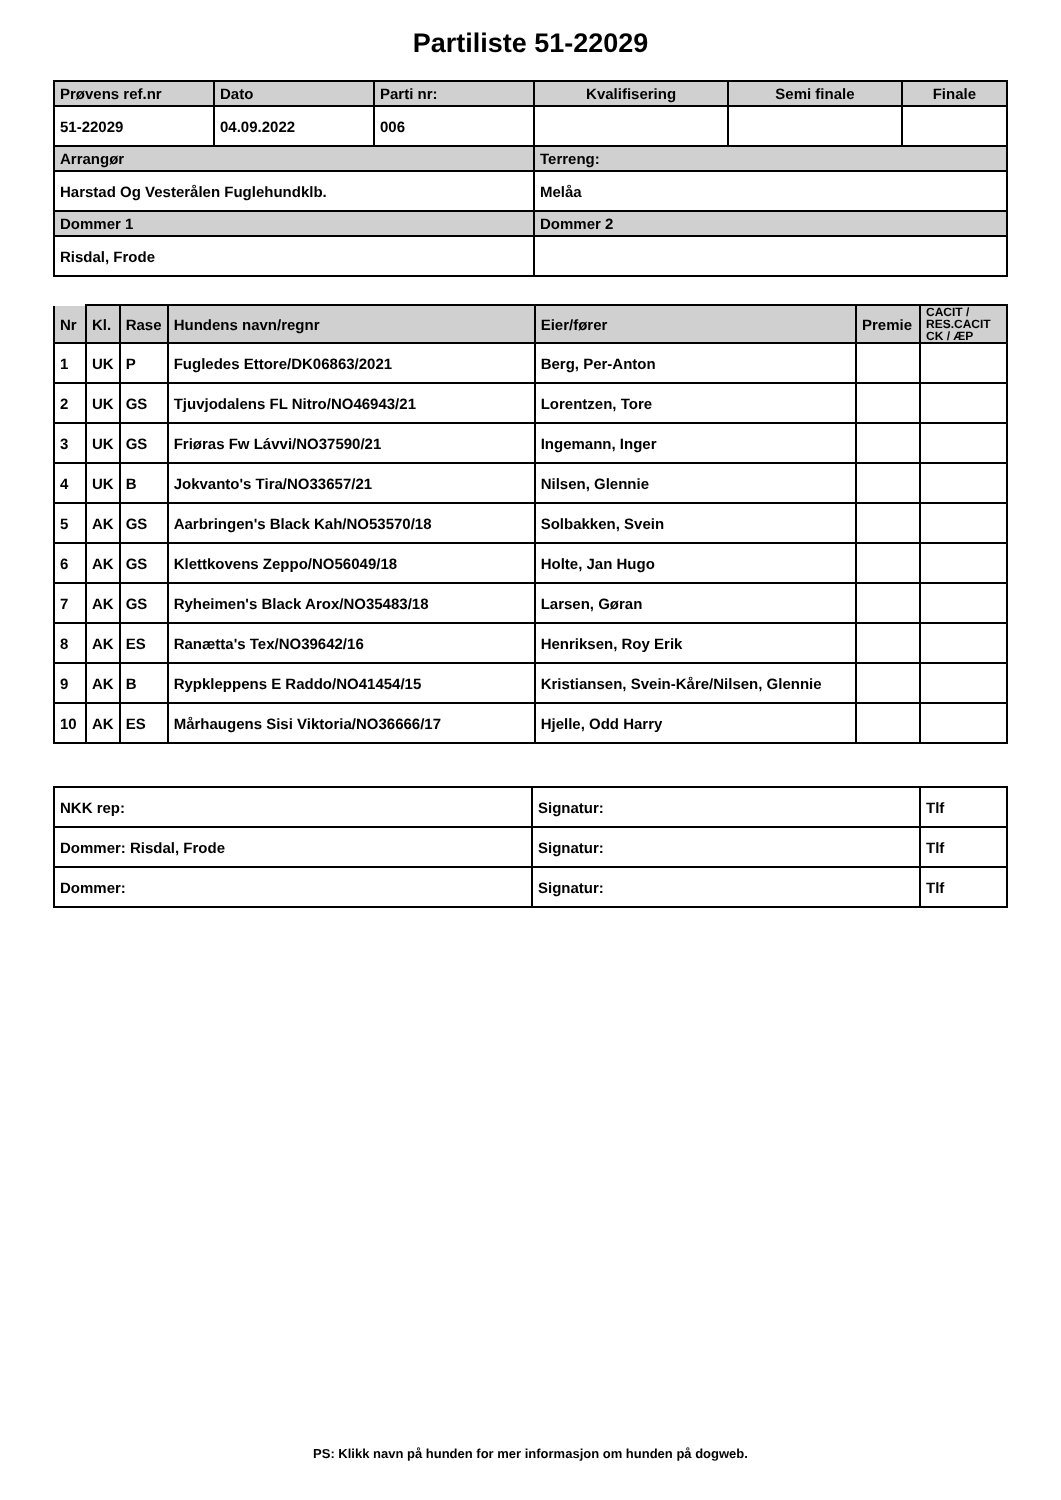Partiliste 51-22029
| Prøvens ref.nr | Dato | Parti nr: | Kvalifisering | Semi finale | Finale |
| 51-22029 | 04.09.2022 | 006 | | | |
| Arrangør | | | Terreng: | | |
| Harstad Og Vesterålen Fuglehundklb. | | | Melåa | | |
| Dommer 1 | | | Dommer 2 | | |
| Risdal, Frode | | | | | |
| Nr | Kl. | Rase | Hundens navn/regnr | Eier/fører | Premie | CACIT / RES.CACIT CK / ÆP |
| --- | --- | --- | --- | --- | --- | --- |
| 1 | UK | P | Fugledes Ettore/DK06863/2021 | Berg, Per-Anton | | |
| 2 | UK | GS | Tjuvjodalens FL Nitro/NO46943/21 | Lorentzen, Tore | | |
| 3 | UK | GS | Friøras Fw Lávvi/NO37590/21 | Ingemann, Inger | | |
| 4 | UK | B | Jokvanto's Tira/NO33657/21 | Nilsen, Glennie | | |
| 5 | AK | GS | Aarbringen's Black Kah/NO53570/18 | Solbakken, Svein | | |
| 6 | AK | GS | Klettkovens Zeppo/NO56049/18 | Holte, Jan Hugo | | |
| 7 | AK | GS | Ryheimen's Black Arox/NO35483/18 | Larsen, Gøran | | |
| 8 | AK | ES | Ranætta's Tex/NO39642/16 | Henriksen, Roy Erik | | |
| 9 | AK | B | Rypkleppens E Raddo/NO41454/15 | Kristiansen, Svein-Kåre/Nilsen, Glennie | | |
| 10 | AK | ES | Mårhaugens Sisi Viktoria/NO36666/17 | Hjelle, Odd Harry | | |
| NKK rep: | Signatur: | Tlf |
| Dommer: Risdal, Frode | Signatur: | Tlf |
| Dommer: | Signatur: | Tlf |
PS: Klikk navn på hunden for mer informasjon om hunden på dogweb.